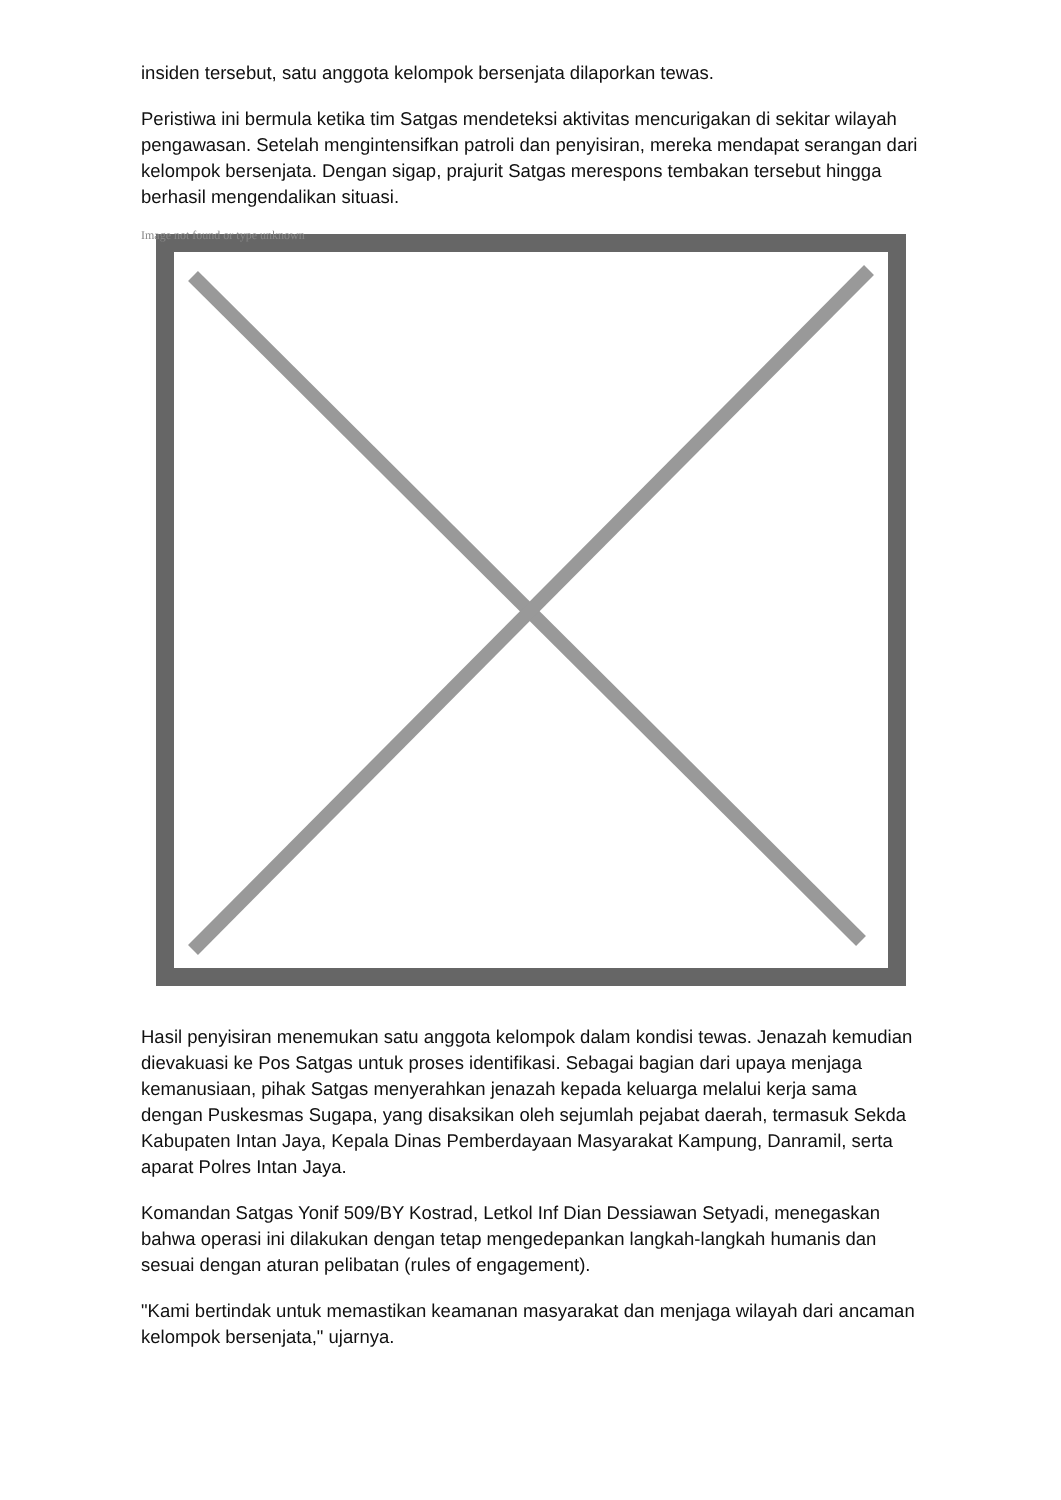insiden tersebut, satu anggota kelompok bersenjata dilaporkan tewas.
Peristiwa ini bermula ketika tim Satgas mendeteksi aktivitas mencurigakan di sekitar wilayah pengawasan. Setelah mengintensifkan patroli dan penyisiran, mereka mendapat serangan dari kelompok bersenjata. Dengan sigap, prajurit Satgas merespons tembakan tersebut hingga berhasil mengendalikan situasi.
Image not found or type unknown
Hasil penyisiran menemukan satu anggota kelompok dalam kondisi tewas. Jenazah kemudian dievakuasi ke Pos Satgas untuk proses identifikasi. Sebagai bagian dari upaya menjaga kemanusiaan, pihak Satgas menyerahkan jenazah kepada keluarga melalui kerja sama dengan Puskesmas Sugapa, yang disaksikan oleh sejumlah pejabat daerah, termasuk Sekda Kabupaten Intan Jaya, Kepala Dinas Pemberdayaan Masyarakat Kampung, Danramil, serta aparat Polres Intan Jaya.
Komandan Satgas Yonif 509/BY Kostrad, Letkol Inf Dian Dessiawan Setyadi, menegaskan bahwa operasi ini dilakukan dengan tetap mengedepankan langkah-langkah humanis dan sesuai dengan aturan pelibatan (rules of engagement).
"Kami bertindak untuk memastikan keamanan masyarakat dan menjaga wilayah dari ancaman kelompok bersenjata," ujarnya.